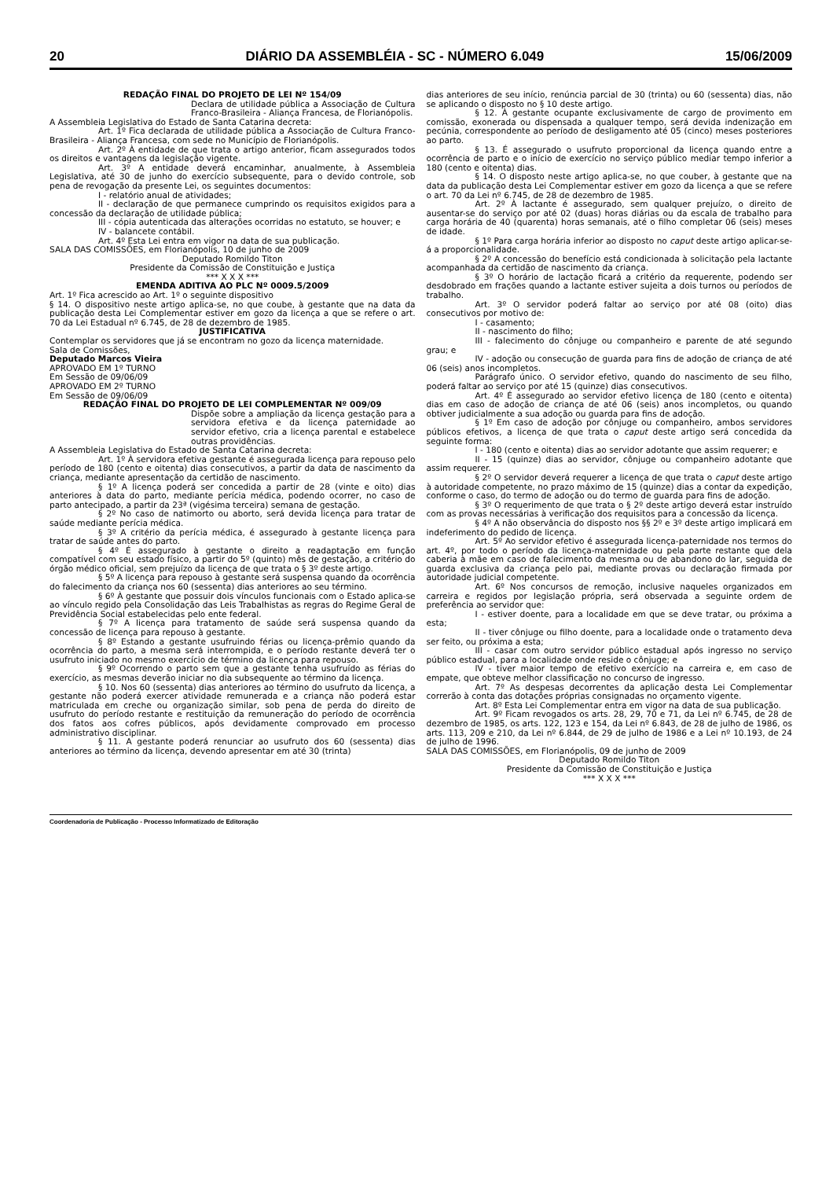20 DIÁRIO DA ASSEMBLÉIA - SC - NÚMERO 6.049 15/06/2009
REDAÇÃO FINAL DO PROJETO DE LEI Nº 154/09
Declara de utilidade pública a Associação de Cultura Franco-Brasileira - Aliança Francesa, de Florianópolis.
A Assembleia Legislativa do Estado de Santa Catarina decreta:
Art. 1º Fica declarada de utilidade pública a Associação de Cultura Franco-Brasileira - Aliança Francesa, com sede no Município de Florianópolis.
Art. 2º À entidade de que trata o artigo anterior, ficam assegurados todos os direitos e vantagens da legislação vigente.
Art. 3º A entidade deverá encaminhar, anualmente, à Assembleia Legislativa, até 30 de junho do exercício subsequente, para o devido controle, sob pena de revogação da presente Lei, os seguintes documentos:
I - relatório anual de atividades;
II - declaração de que permanece cumprindo os requisitos exigidos para a concessão da declaração de utilidade pública;
III - cópia autenticada das alterações ocorridas no estatuto, se houver; e
IV - balancete contábil.
Art. 4º Esta Lei entra em vigor na data de sua publicação.
SALA DAS COMISSÕES, em Florianópolis, 10 de junho de 2009
Deputado Romildo Titon
Presidente da Comissão de Constituição e Justiça
*** X X X ***
EMENDA ADITIVA AO PLC Nº 0009.5/2009
Art. 1º Fica acrescido ao Art. 1º o seguinte dispositivo
§ 14. O dispositivo neste artigo aplica-se, no que coube, à gestante que na data da publicação desta Lei Complementar estiver em gozo da licença a que se refere o art. 70 da Lei Estadual nº 6.745, de 28 de dezembro de 1985.
JUSTIFICATIVA
Contemplar os servidores que já se encontram no gozo da licença maternidade.
Sala de Comissões,
Deputado Marcos Vieira
APROVADO EM 1º TURNO
Em Sessão de 09/06/09
APROVADO EM 2º TURNO
Em Sessão de 09/06/09
REDAÇÃO FINAL DO PROJETO DE LEI COMPLEMENTAR Nº 009/09
Dispõe sobre a ampliação da licença gestação para a servidora efetiva e da licença paternidade ao servidor efetivo, cria a licença parental e estabelece outras providências.
A Assembleia Legislativa do Estado de Santa Catarina decreta:
Art. 1º À servidora efetiva gestante é assegurada licença para repouso pelo período de 180 (cento e oitenta) dias consecutivos, a partir da data de nascimento da criança, mediante apresentação da certidão de nascimento.
§ 1º A licença poderá ser concedida a partir de 28 (vinte e oito) dias anteriores à data do parto, mediante perícia médica, podendo ocorrer, no caso de parto antecipado, a partir da 23ª (vigésima terceira) semana de gestação.
§ 2º No caso de natimorto ou aborto, será devida licença para tratar de saúde mediante perícia médica.
§ 3º A critério da perícia médica, é assegurado à gestante licença para tratar de saúde antes do parto.
§ 4º É assegurado à gestante o direito a readaptação em função compatível com seu estado físico, a partir do 5º (quinto) mês de gestação, a critério do órgão médico oficial, sem prejuízo da licença de que trata o § 3º deste artigo.
§ 5º A licença para repouso à gestante será suspensa quando da ocorrência do falecimento da criança nos 60 (sessenta) dias anteriores ao seu término.
§ 6º À gestante que possuir dois vínculos funcionais com o Estado aplica-se ao vínculo regido pela Consolidação das Leis Trabalhistas as regras do Regime Geral de Previdência Social estabelecidas pelo ente federal.
§ 7º A licença para tratamento de saúde será suspensa quando da concessão de licença para repouso à gestante.
§ 8º Estando a gestante usufruindo férias ou licença-prêmio quando da ocorrência do parto, a mesma será interrompida, e o período restante deverá ter o usufruto iniciado no mesmo exercício de término da licença para repouso.
§ 9º Ocorrendo o parto sem que a gestante tenha usufruído as férias do exercício, as mesmas deverão iniciar no dia subsequente ao término da licença.
§ 10. Nos 60 (sessenta) dias anteriores ao término do usufruto da licença, a gestante não poderá exercer atividade remunerada e a criança não poderá estar matriculada em creche ou organização similar, sob pena de perda do direito de usufruto do período restante e restituição da remuneração do período de ocorrência dos fatos aos cofres públicos, após devidamente comprovado em processo administrativo disciplinar.
§ 11. A gestante poderá renunciar ao usufruto dos 60 (sessenta) dias anteriores ao término da licença, devendo apresentar em até 30 (trinta)
dias anteriores de seu início, renúncia parcial de 30 (trinta) ou 60 (sessenta) dias, não se aplicando o disposto no § 10 deste artigo.
§ 12. À gestante ocupante exclusivamente de cargo de provimento em comissão, exonerada ou dispensada a qualquer tempo, será devida indenização em pecúnia, correspondente ao período de desligamento até 05 (cinco) meses posteriores ao parto.
§ 13. É assegurado o usufruto proporcional da licença quando entre a ocorrência de parto e o início de exercício no serviço público mediar tempo inferior a 180 (cento e oitenta) dias.
§ 14. O disposto neste artigo aplica-se, no que couber, à gestante que na data da publicação desta Lei Complementar estiver em gozo da licença a que se refere o art. 70 da Lei nº 6.745, de 28 de dezembro de 1985.
Art. 2º À lactante é assegurado, sem qualquer prejuízo, o direito de ausentar-se do serviço por até 02 (duas) horas diárias ou da escala de trabalho para carga horária de 40 (quarenta) horas semanais, até o filho completar 06 (seis) meses de idade.
§ 1º Para carga horária inferior ao disposto no caput deste artigo aplicar-se-á a proporcionalidade.
§ 2º A concessão do benefício está condicionada à solicitação pela lactante acompanhada da certidão de nascimento da criança.
§ 3º O horário de lactação ficará a critério da requerente, podendo ser desdobrado em frações quando a lactante estiver sujeita a dois turnos ou períodos de trabalho.
Art. 3º O servidor poderá faltar ao serviço por até 08 (oito) dias consecutivos por motivo de:
I - casamento;
II - nascimento do filho;
III - falecimento do cônjuge ou companheiro e parente de até segundo grau; e
IV - adoção ou consecução de guarda para fins de adoção de criança de até 06 (seis) anos incompletos.
Parágrafo único. O servidor efetivo, quando do nascimento de seu filho, poderá faltar ao serviço por até 15 (quinze) dias consecutivos.
Art. 4º É assegurado ao servidor efetivo licença de 180 (cento e oitenta) dias em caso de adoção de criança de até 06 (seis) anos incompletos, ou quando obtiver judicialmente a sua adoção ou guarda para fins de adoção.
§ 1º Em caso de adoção por cônjuge ou companheiro, ambos servidores públicos efetivos, a licença de que trata o caput deste artigo será concedida da seguinte forma:
I - 180 (cento e oitenta) dias ao servidor adotante que assim requerer; e
II - 15 (quinze) dias ao servidor, cônjuge ou companheiro adotante que assim requerer.
§ 2º O servidor deverá requerer a licença de que trata o caput deste artigo à autoridade competente, no prazo máximo de 15 (quinze) dias a contar da expedição, conforme o caso, do termo de adoção ou do termo de guarda para fins de adoção.
§ 3º O requerimento de que trata o § 2º deste artigo deverá estar instruído com as provas necessárias à verificação dos requisitos para a concessão da licença.
§ 4º A não observância do disposto nos §§ 2º e 3º deste artigo implicará em indeferimento do pedido de licença.
Art. 5º Ao servidor efetivo é assegurada licença-paternidade nos termos do art. 4º, por todo o período da licença-maternidade ou pela parte restante que dela caberia à mãe em caso de falecimento da mesma ou de abandono do lar, seguida de guarda exclusiva da criança pelo pai, mediante provas ou declaração firmada por autoridade judicial competente.
Art. 6º Nos concursos de remoção, inclusive naqueles organizados em carreira e regidos por legislação própria, será observada a seguinte ordem de preferência ao servidor que:
I - estiver doente, para a localidade em que se deve tratar, ou próxima a esta;
II - tiver cônjuge ou filho doente, para a localidade onde o tratamento deva ser feito, ou próxima a esta;
III - casar com outro servidor público estadual após ingresso no serviço público estadual, para a localidade onde reside o cônjuge; e
IV - tiver maior tempo de efetivo exercício na carreira e, em caso de empate, que obteve melhor classificação no concurso de ingresso.
Art. 7º As despesas decorrentes da aplicação desta Lei Complementar correrão à conta das dotações próprias consignadas no orçamento vigente.
Art. 8º Esta Lei Complementar entra em vigor na data de sua publicação.
Art. 9º Ficam revogados os arts. 28, 29, 70 e 71, da Lei nº 6.745, de 28 de dezembro de 1985, os arts. 122, 123 e 154, da Lei nº 6.843, de 28 de julho de 1986, os arts. 113, 209 e 210, da Lei nº 6.844, de 29 de julho de 1986 e a Lei nº 10.193, de 24 de julho de 1996.
SALA DAS COMISSÕES, em Florianópolis, 09 de junho de 2009
Deputado Romildo Titon
Presidente da Comissão de Constituição e Justiça
*** X X X ***
Coordenadoria de Publicação - Processo Informatizado de Editoração